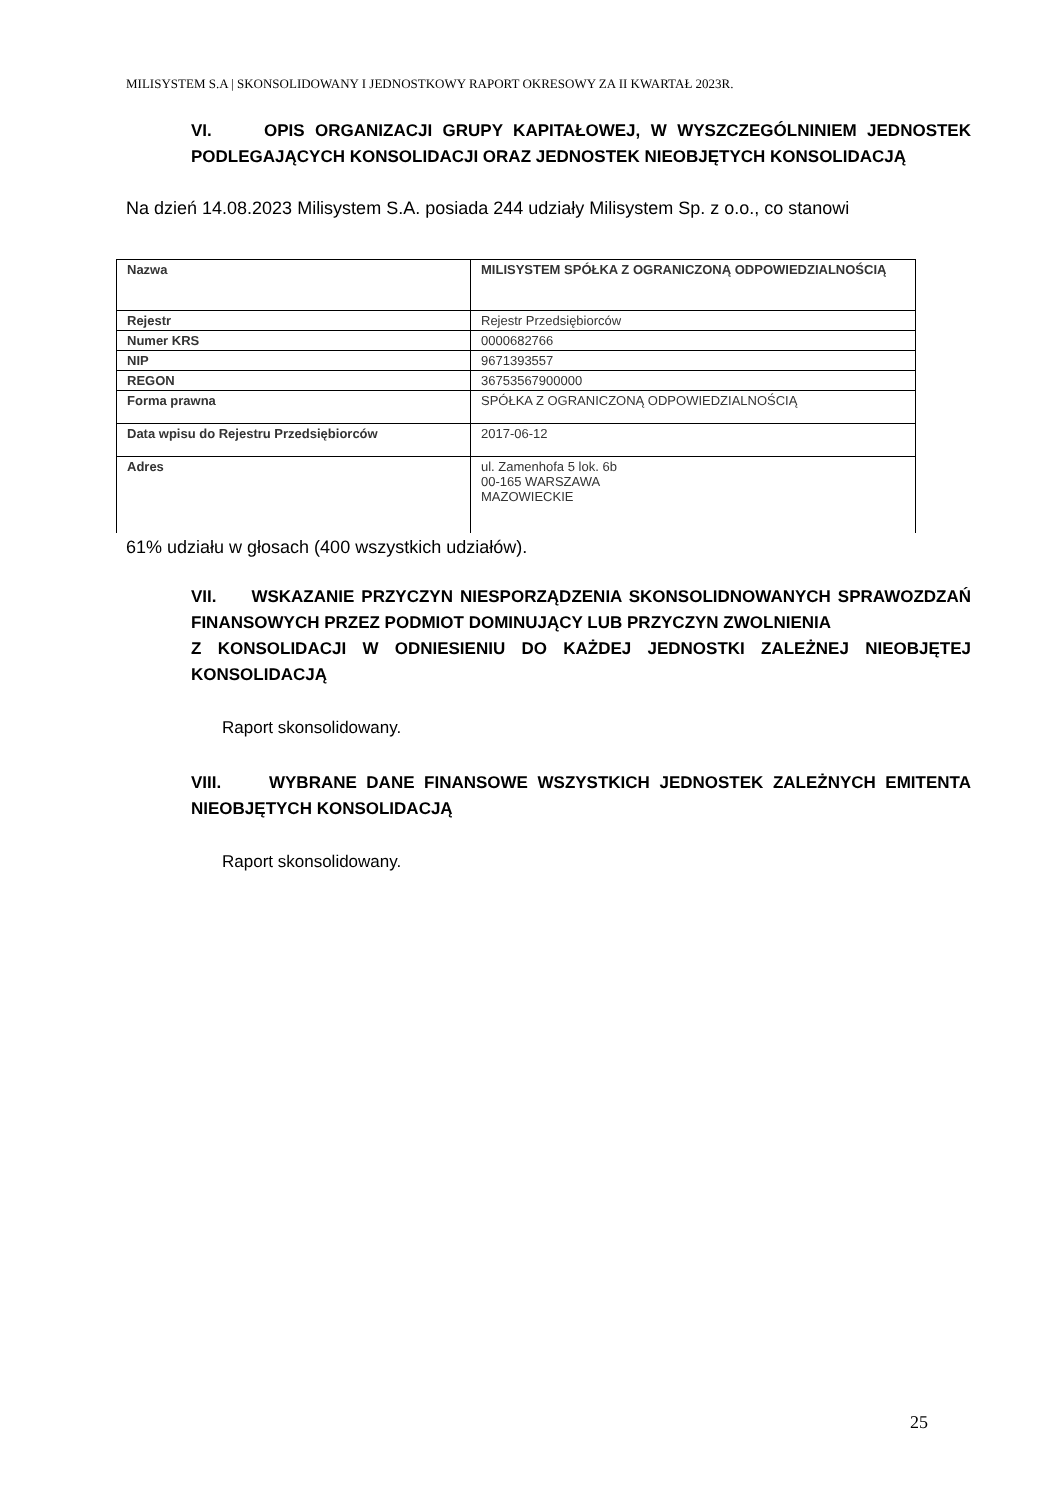MILISYSTEM S.A | SKONSOLIDOWANY I JEDNOSTKOWY RAPORT OKRESOWY ZA II KWARTAŁ 2023R.
VI. OPIS ORGANIZACJI GRUPY KAPITAŁOWEJ, W WYSZCZEGÓLNINIEM JEDNOSTEK PODLEGAJĄCYCH KONSOLIDACJI ORAZ JEDNOSTEK NIEOBJĘTYCH KONSOLIDACJĄ
Na dzień 14.08.2023 Milisystem S.A. posiada 244 udziały Milisystem Sp. z o.o., co stanowi
| Nazwa | MILISYSTEM SPÓŁKA Z OGRANICZONĄ ODPOWIEDZIALNOŚCIĄ |
| Rejestr | Rejestr Przedsiębiorców |
| Numer KRS | 0000682766 |
| NIP | 9671393557 |
| REGON | 36753567900000 |
| Forma prawna | SPÓŁKA Z OGRANICZONĄ ODPOWIEDZIALNOŚCIĄ |
| Data wpisu do Rejestru Przedsiębiorców | 2017-06-12 |
| Adres | ul. Zamenhofa 5 lok. 6b 00-165 WARSZAWA MAZOWIECKIE |
61% udziału w głosach (400 wszystkich udziałów).
VII. WSKAZANIE PRZYCZYN NIESPORZĄDZENIA SKONSOLIDNOWANYCH SPRAWOZDZAŃ FINANSOWYCH PRZEZ PODMIOT DOMINUJĄCY LUB PRZYCZYN ZWOLNIENIA
Z KONSOLIDACJI W ODNIESIENIU DO KAŻDEJ JEDNOSTKI ZALEŻNEJ NIEOBJĘTEJ KONSOLIDACJĄ
Raport skonsolidowany.
VIII. WYBRANE DANE FINANSOWE WSZYSTKICH JEDNOSTEK ZALEŻNYCH EMITENTA NIEOBJĘTYCH KONSOLIDACJĄ
Raport skonsolidowany.
25